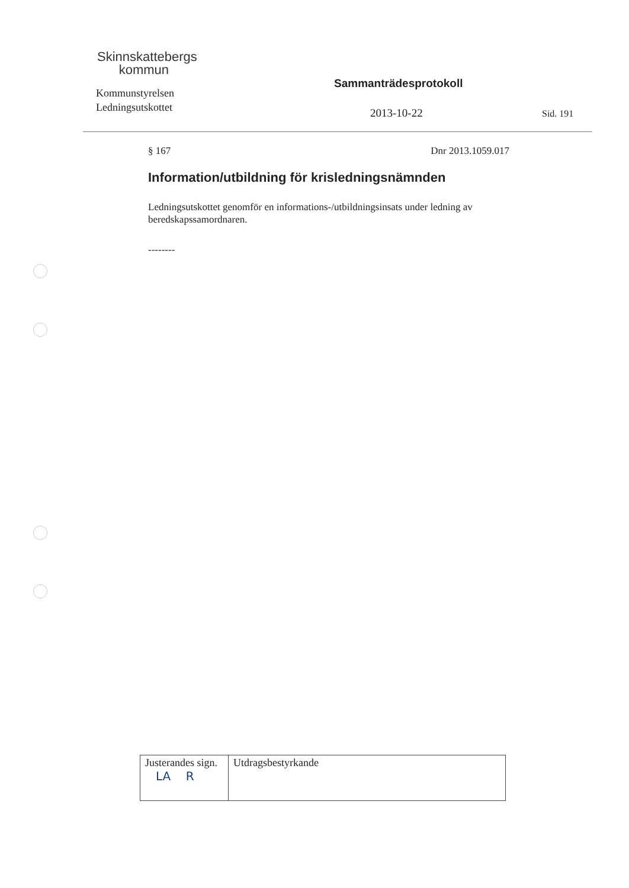Skinnskattebergs
kommun
Kommunstyrelsen
Ledningsutskottet
Sammanträdesprotokoll
2013-10-22 Sid. 191
§ 167 Dnr 2013.1059.017
Information/utbildning för krisledningsnämnden
Ledningsutskottet genomför en informations-/utbildningsinsats under ledning av beredskapssamordnaren.
--------
| Justerandes sign. LA R | Utdragsbestyrkande |